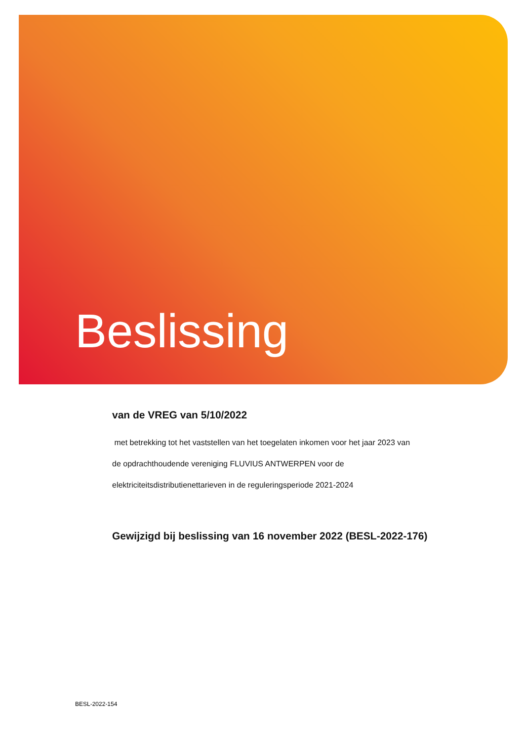Beslissing
van de VREG van 5/10/2022
met betrekking tot het vaststellen van het toegelaten inkomen voor het jaar 2023 van
de opdrachthoudende vereniging FLUVIUS ANTWERPEN voor de
elektriciteitsdistributienettarieven in de reguleringsperiode 2021-2024
Gewijzigd bij beslissing van 16 november 2022 (BESL-2022-176)
BESL-2022-154